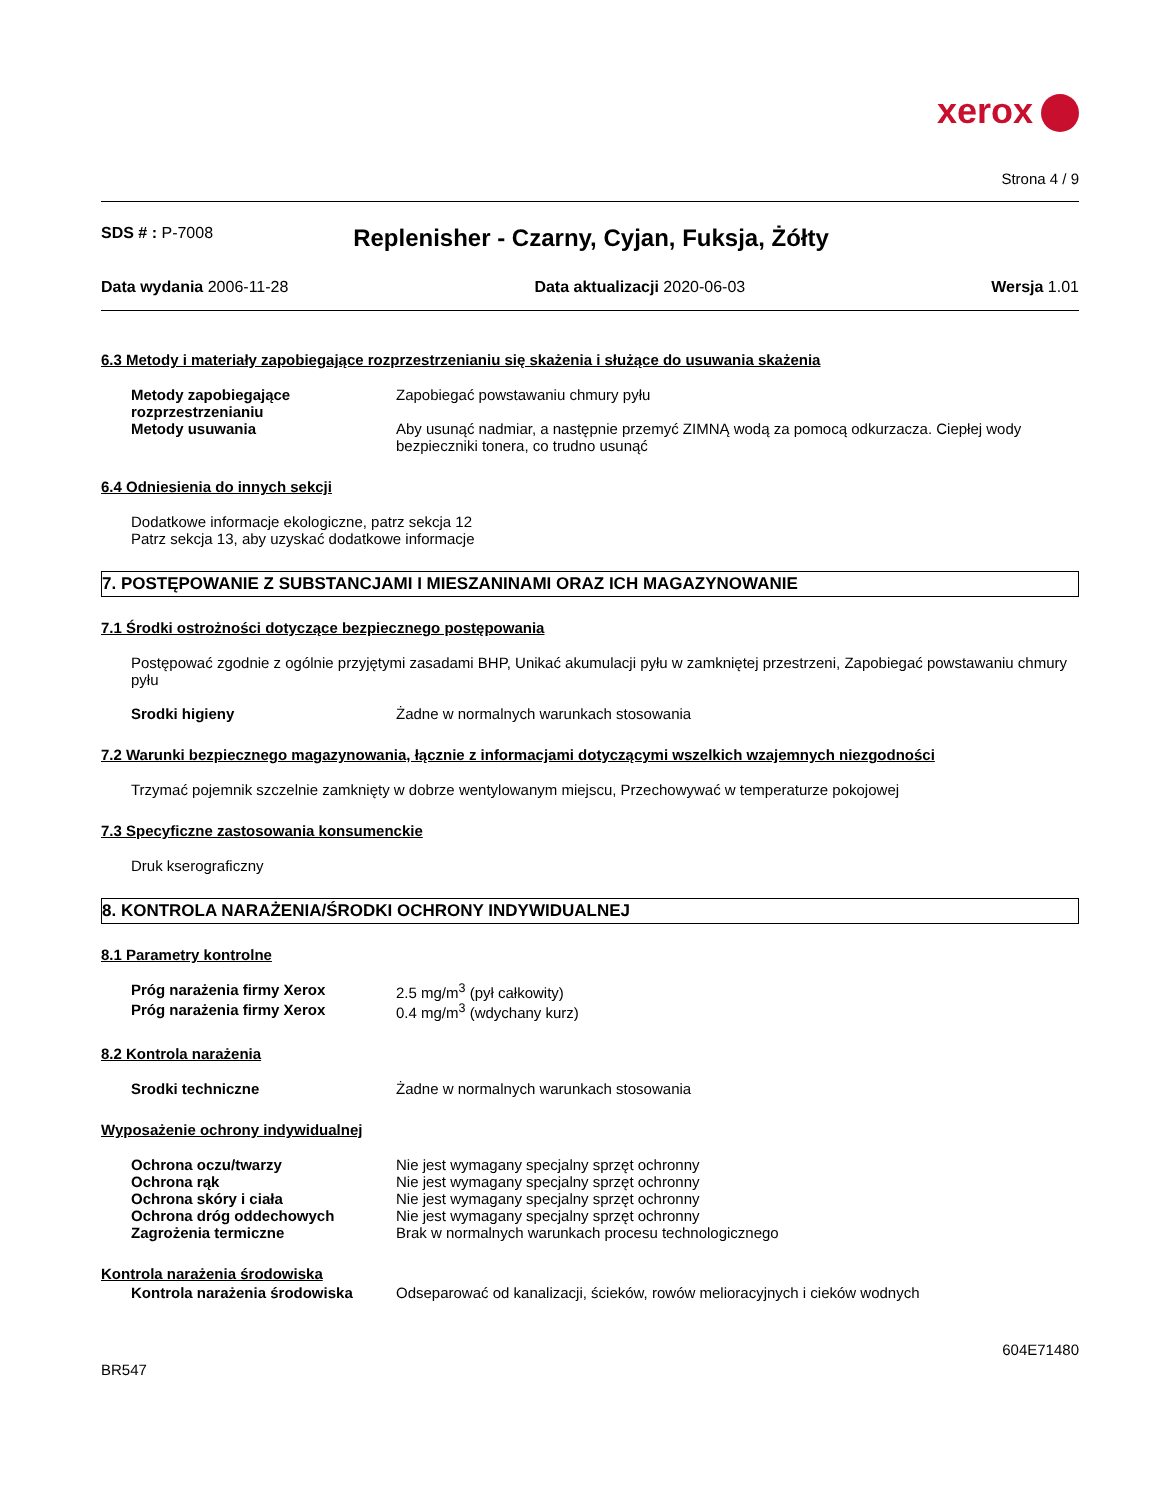xerox
Strona 4 / 9
SDS # : P-7008
Replenisher - Czarny, Cyjan, Fuksja, Żółty
Data wydania 2006-11-28 Data aktualizacji 2020-06-03 Wersja 1.01
6.3 Metody i materiały zapobiegające rozprzestrzenianiu się skażenia i służące do usuwania skażenia
Metody zapobiegające rozprzestrzenianiu
Zapobiegać powstawaniu chmury pyłu
Metody usuwania Aby usunąć nadmiar, a następnie przemyć ZIMNĄ wodą za pomocą odkurzacza. Ciepłej wody bezpieczniki tonera, co trudno usunąć
6.4 Odniesienia do innych sekcji
Dodatkowe informacje ekologiczne, patrz sekcja 12
Patrz sekcja 13, aby uzyskać dodatkowe informacje
7. POSTĘPOWANIE Z SUBSTANCJAMI I MIESZANINAMI ORAZ ICH MAGAZYNOWANIE
7.1 Środki ostrożności dotyczące bezpiecznego postępowania
Postępować zgodnie z ogólnie przyjętymi zasadami BHP, Unikać akumulacji pyłu w zamkniętej przestrzeni, Zapobiegać powstawaniu chmury pyłu
Srodki higieny Żadne w normalnych warunkach stosowania
7.2 Warunki bezpiecznego magazynowania, łącznie z informacjami dotyczącymi wszelkich wzajemnych niezgodności
Trzymać pojemnik szczelnie zamknięty w dobrze wentylowanym miejscu, Przechowywać w temperaturze pokojowej
7.3 Specyficzne zastosowania konsumenckie
Druk kserograficzny
8. KONTROLA NARAŻENIA/ŚRODKI OCHRONY INDYWIDUALNEJ
8.1 Parametry kontrolne
Próg narażenia firmy Xerox 2.5 mg/m<sup>3</sup> (pył całkowity)
Próg narażenia firmy Xerox 0.4 mg/m<sup>3</sup> (wdychany kurz)
8.2 Kontrola narażenia
Srodki techniczne Żadne w normalnych warunkach stosowania
Wyposażenie ochrony indywidualnej
Ochrona oczu/twarzy Nie jest wymagany specjalny sprzęt ochronny
Ochrona rąk Nie jest wymagany specjalny sprzęt ochronny
Ochrona skóry i ciała Nie jest wymagany specjalny sprzęt ochronny
Ochrona dróg oddechowych Nie jest wymagany specjalny sprzęt ochronny
Zagrożenia termiczne Brak w normalnych warunkach procesu technologicznego
Kontrola narażenia środowiska
Kontrola narażenia środowiska Odseparować od kanalizacji, ścieków, rowów melioracyjnych i cieków wodnych
BR547
604E71480